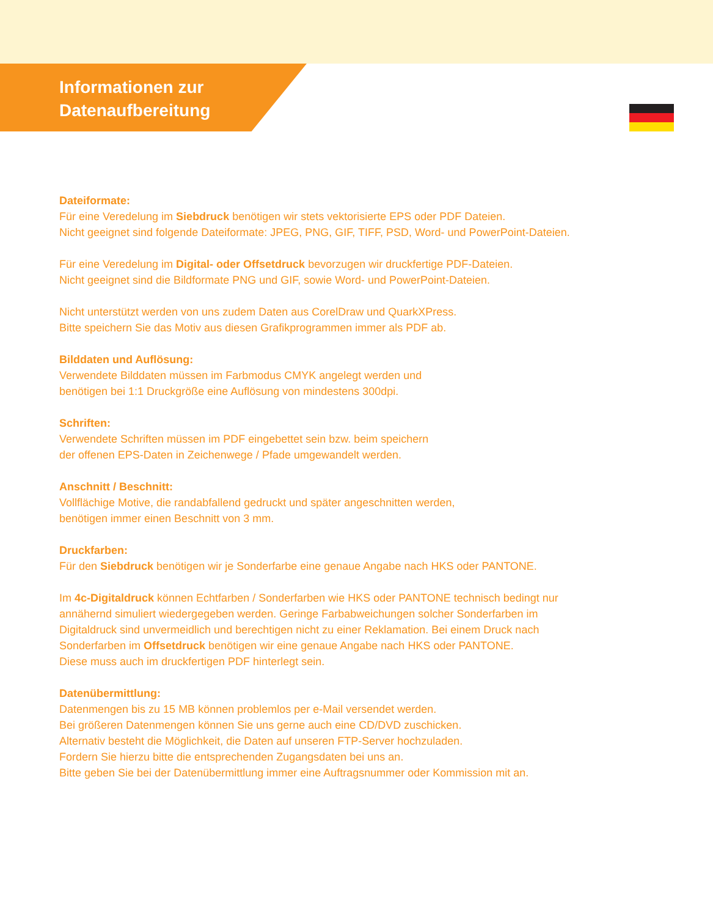Informationen zur
Datenaufbereitung
Dateiformate:
Für eine Veredelung im Siebdruck benötigen wir stets vektorisierte EPS oder PDF Dateien.
Nicht geeignet sind folgende Dateiformate: JPEG, PNG, GIF, TIFF, PSD, Word- und PowerPoint-Dateien.
Für eine Veredelung im Digital- oder Offsetdruck bevorzugen wir druckfertige PDF-Dateien.
Nicht geeignet sind die Bildformate PNG und GIF, sowie Word- und PowerPoint-Dateien.
Nicht unterstützt werden von uns zudem Daten aus CorelDraw und QuarkXPress.
Bitte speichern Sie das Motiv aus diesen Grafikprogrammen immer als PDF ab.
Bilddaten und Auflösung:
Verwendete Bilddaten müssen im Farbmodus CMYK angelegt werden und
benötigen bei 1:1 Druckgröße eine Auflösung von mindestens 300dpi.
Schriften:
Verwendete Schriften müssen im PDF eingebettet sein bzw. beim speichern
der offenen EPS-Daten in Zeichenwege / Pfade umgewandelt werden.
Anschnitt / Beschnitt:
Vollflächige Motive, die randabfallend gedruckt und später angeschnitten werden,
benötigen immer einen Beschnitt von 3 mm.
Druckfarben:
Für den Siebdruck benötigen wir je Sonderfarbe eine genaue Angabe nach HKS oder PANTONE.
Im 4c-Digitaldruck können Echtfarben / Sonderfarben wie HKS oder PANTONE technisch bedingt nur
annähernd simuliert wiedergegeben werden. Geringe Farbabweichungen solcher Sonderfarben im
Digitaldruck sind unvermeidlich und berechtigen nicht zu einer Reklamation. Bei einem Druck nach
Sonderfarben im Offsetdruck benötigen wir eine genaue Angabe nach HKS oder PANTONE.
Diese muss auch im druckfertigen PDF hinterlegt sein.
Datenübermittlung:
Datenmengen bis zu 15 MB können problemlos per e-Mail versendet werden.
Bei größeren Datenmengen können Sie uns gerne auch eine CD/DVD zuschicken.
Alternativ besteht die Möglichkeit, die Daten auf unseren FTP-Server hochzuladen.
Fordern Sie hierzu bitte die entsprechenden Zugangsdaten bei uns an.
Bitte geben Sie bei der Datenübermittlung immer eine Auftragsnummer oder Kommission mit an.